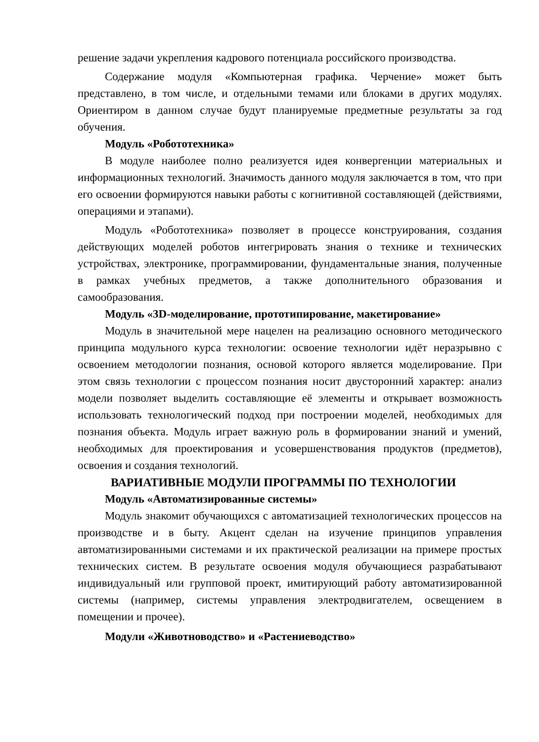решение задачи укрепления кадрового потенциала российского производства.
Содержание модуля «Компьютерная графика. Черчение» может быть представлено, в том числе, и отдельными темами или блоками в других модулях. Ориентиром в данном случае будут планируемые предметные результаты за год обучения.
Модуль «Робототехника»
В модуле наиболее полно реализуется идея конвергенции материальных и информационных технологий. Значимость данного модуля заключается в том, что при его освоении формируются навыки работы с когнитивной составляющей (действиями, операциями и этапами).
Модуль «Робототехника» позволяет в процессе конструирования, создания действующих моделей роботов интегрировать знания о технике и технических устройствах, электронике, программировании, фундаментальные знания, полученные в рамках учебных предметов, а также дополнительного образования и самообразования.
Модуль «3D-моделирование, прототипирование, макетирование»
Модуль в значительной мере нацелен на реализацию основного методического принципа модульного курса технологии: освоение технологии идёт неразрывно с освоением методологии познания, основой которого является моделирование. При этом связь технологии с процессом познания носит двусторонний характер: анализ модели позволяет выделить составляющие её элементы и открывает возможность использовать технологический подход при построении моделей, необходимых для познания объекта. Модуль играет важную роль в формировании знаний и умений, необходимых для проектирования и усовершенствования продуктов (предметов), освоения и создания технологий.
ВАРИАТИВНЫЕ МОДУЛИ ПРОГРАММЫ ПО ТЕХНОЛОГИИ
Модуль «Автоматизированные системы»
Модуль знакомит обучающихся с автоматизацией технологических процессов на производстве и в быту. Акцент сделан на изучение принципов управления автоматизированными системами и их практической реализации на примере простых технических систем. В результате освоения модуля обучающиеся разрабатывают индивидуальный или групповой проект, имитирующий работу автоматизированной системы (например, системы управления электродвигателем, освещением в помещении и прочее).
Модули «Животноводство» и «Растениеводство»